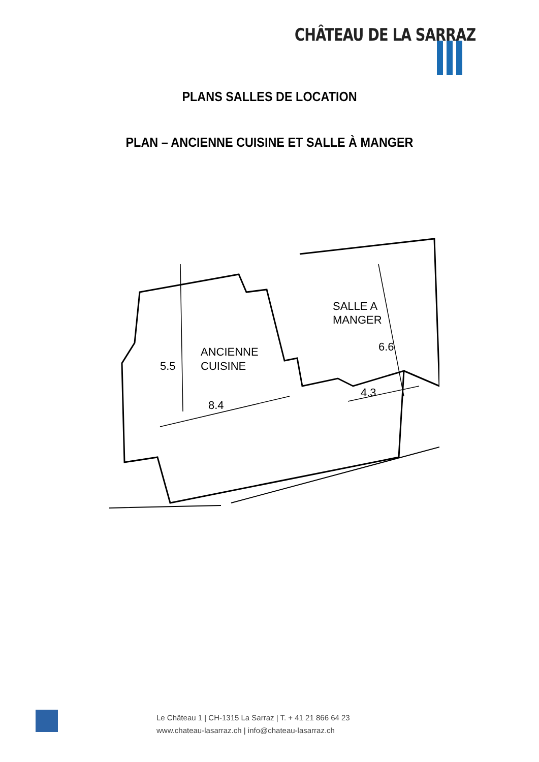CHÂTEAU DE LA SARRAZ
PLANS SALLES DE LOCATION
PLAN – ANCIENNE CUISINE ET SALLE À MANGER
ANCIENNE
CUISINE
5.5
8.4
SALLE A
MANGER
6.6
4.3
Le Château 1 | CH-1315 La Sarraz | T. + 41 21 866 64 23
www.chateau-lasarraz.ch | info@chateau-lasarraz.ch